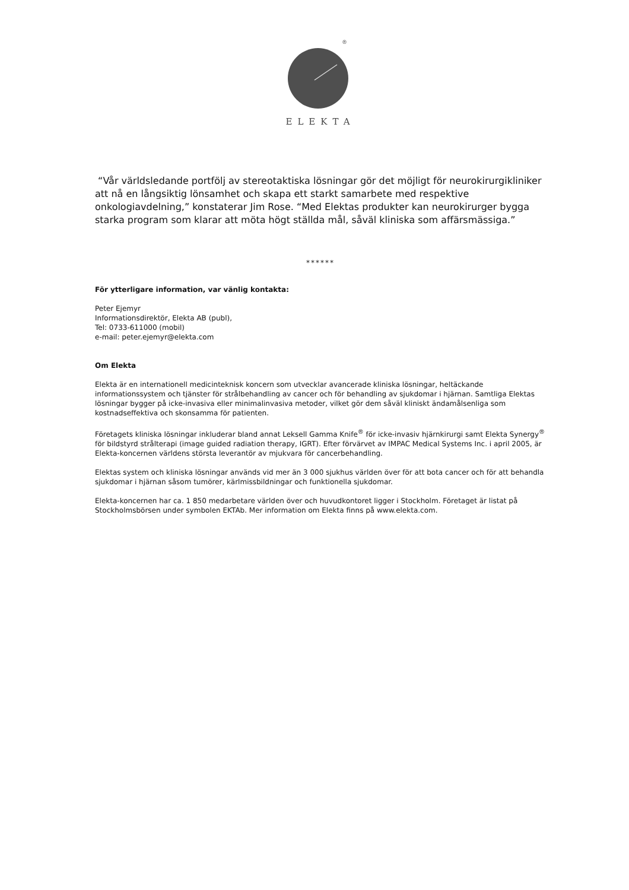®
ELEKTA
“Vår världsledande portfölj av stereotaktiska lösningar gör det möjligt för neurokirurgikliniker att nå en långsiktig lönsamhet och skapa ett starkt samarbete med respektive onkologiavdelning,” konstaterar Jim Rose. “Med Elektas produkter kan neurokirurger bygga starka program som klarar att möta högt ställda mål, såväl kliniska som affärsmässiga.”
******
För ytterligare information, var vänlig kontakta:
Peter Ejemyr
Informationsdirektör, Elekta AB (publ),
Tel: 0733-611000 (mobil)
e-mail: peter.ejemyr@elekta.com
Om Elekta
Elekta är en internationell medicinteknisk koncern som utvecklar avancerade kliniska lösningar, heltäckande informationssystem och tjänster för strålbehandling av cancer och för behandling av sjukdomar i hjärnan. Samtliga Elektas lösningar bygger på icke-invasiva eller minimalinvasiva metoder, vilket gör dem såväl kliniskt ändamålsenliga som kostnadseffektiva och skonsamma för patienten.
Företagets kliniska lösningar inkluderar bland annat Leksell Gamma Knife<sup>®</sup> för icke-invasiv hjärnkirurgi samt Elekta Synergy<sup>®</sup> för bildstyrd strålterapi (image guided radiation therapy, IGRT). Efter förvärvet av IMPAC Medical Systems Inc. i april 2005, är Elekta-koncernen världens största leverantör av mjukvara för cancerbehandling.
Elektas system och kliniska lösningar används vid mer än 3 000 sjukhus världen över för att bota cancer och för att behandla sjukdomar i hjärnan såsom tumörer, kärlmissbildningar och funktionella sjukdomar.
Elekta-koncernen har ca. 1 850 medarbetare världen över och huvudkontoret ligger i Stockholm. Företaget är listat på Stockholmsbörsen under symbolen EKTAb. Mer information om Elekta finns på www.elekta.com.